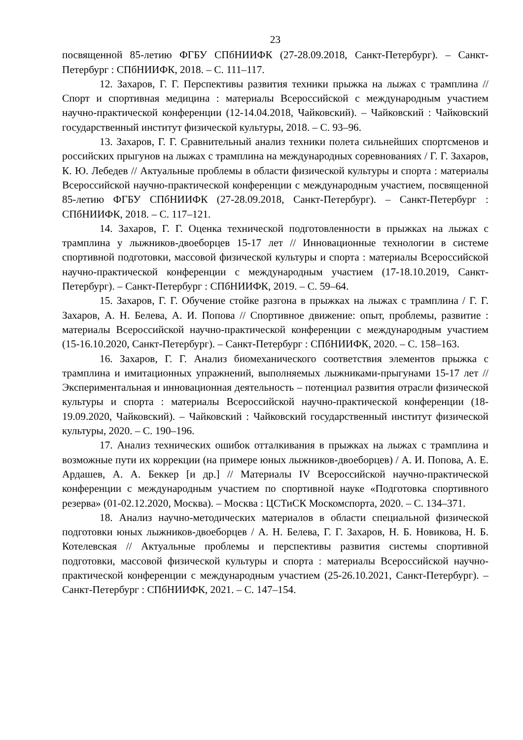23
посвященной 85-летию ФГБУ СПбНИИФК (27-28.09.2018, Санкт-Петербург). – Санкт-Петербург : СПбНИИФК, 2018. – С. 111–117.
12. Захаров, Г. Г. Перспективы развития техники прыжка на лыжах с трамплина // Спорт и спортивная медицина : материалы Всероссийской с международным участием научно-практической конференции (12-14.04.2018, Чайковский). – Чайковский : Чайковский государственный институт физической культуры, 2018. – С. 93–96.
13. Захаров, Г. Г. Сравнительный анализ техники полета сильнейших спортсменов и российских прыгунов на лыжах с трамплина на международных соревнованиях / Г. Г. Захаров, К. Ю. Лебедев // Актуальные проблемы в области физической культуры и спорта : материалы Всероссийской научно-практической конференции с международным участием, посвященной 85-летию ФГБУ СПбНИИФК (27-28.09.2018, Санкт-Петербург). – Санкт-Петербург : СПбНИИФК, 2018. – С. 117–121.
14. Захаров, Г. Г. Оценка технической подготовленности в прыжках на лыжах с трамплина у лыжников-двоеборцев 15-17 лет // Инновационные технологии в системе спортивной подготовки, массовой физической культуры и спорта : материалы Всероссийской научно-практической конференции с международным участием (17-18.10.2019, Санкт-Петербург). – Санкт-Петербург : СПбНИИФК, 2019. – С. 59–64.
15. Захаров, Г. Г. Обучение стойке разгона в прыжках на лыжах с трамплина / Г. Г. Захаров, А. Н. Белева, А. И. Попова // Спортивное движение: опыт, проблемы, развитие : материалы Всероссийской научно-практической конференции с международным участием (15-16.10.2020, Санкт-Петербург). – Санкт-Петербург : СПбНИИФК, 2020. – С. 158–163.
16. Захаров, Г. Г. Анализ биомеханического соответствия элементов прыжка с трамплина и имитационных упражнений, выполняемых лыжниками-прыгунами 15-17 лет // Экспериментальная и инновационная деятельность – потенциал развития отрасли физической культуры и спорта : материалы Всероссийской научно-практической конференции (18-19.09.2020, Чайковский). – Чайковский : Чайковский государственный институт физической культуры, 2020. – С. 190–196.
17. Анализ технических ошибок отталкивания в прыжках на лыжах с трамплина и возможные пути их коррекции (на примере юных лыжников-двоеборцев) / А. И. Попова, А. Е. Ардашев, А. А. Беккер [и др.] // Материалы IV Всероссийской научно-практической конференции с международным участием по спортивной науке «Подготовка спортивного резерва» (01-02.12.2020, Москва). – Москва : ЦСТиСК Москомспорта, 2020. – С. 134–371.
18. Анализ научно-методических материалов в области специальной физической подготовки юных лыжников-двоеборцев / А. Н. Белева, Г. Г. Захаров, Н. Б. Новикова, Н. Б. Котелевская // Актуальные проблемы и перспективы развития системы спортивной подготовки, массовой физической культуры и спорта : материалы Всероссийской научно-практической конференции с международным участием (25-26.10.2021, Санкт-Петербург). – Санкт-Петербург : СПбНИИФК, 2021. – С. 147–154.